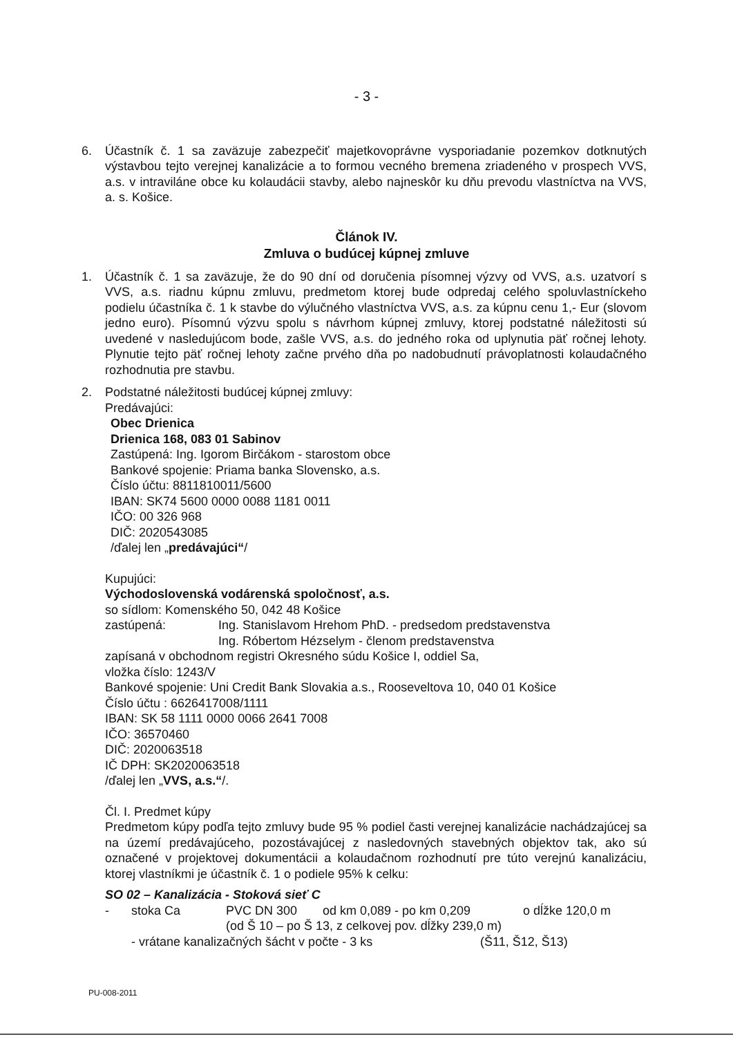- 3 -
6. Účastník č. 1 sa zaväzuje zabezpečiť majetkovoprávne vysporiadanie pozemkov dotknutých výstavbou tejto verejnej kanalizácie a to formou vecného bremena zriadeného v prospech VVS, a.s. v intraviláne obce ku kolaudácii stavby, alebo najneskôr ku dňu prevodu vlastníctva na VVS, a. s. Košice.
Článok IV.
Zmluva o budúcej kúpnej zmluve
1. Účastník č. 1 sa zaväzuje, že do 90 dní od doručenia písomnej výzvy od VVS, a.s. uzatvorí s VVS, a.s. riadnu kúpnu zmluvu, predmetom ktorej bude odpredaj celého spoluvlastníckeho podielu účastníka č. 1 k stavbe do výlučného vlastníctva VVS, a.s. za kúpnu cenu 1,- Eur (slovom jedno euro). Písomnú výzvu spolu s návrhom kúpnej zmluvy, ktorej podstatné náležitosti sú uvedené v nasledujúcom bode, zašle VVS, a.s. do jedného roka od uplynutia päť ročnej lehoty. Plynutie tejto päť ročnej lehoty začne prvého dňa po nadobudnutí právoplatnosti kolaudačného rozhodnutia pre stavbu.
2. Podstatné náležitosti budúcej kúpnej zmluvy:
Predávajúci:
Obec Drienica
Drienica 168, 083 01 Sabinov
Zastúpená: Ing. Igorom Birčákom - starostom obce
Bankové spojenie: Priama banka Slovensko, a.s.
Číslo účtu: 8811810011/5600
IBAN: SK74 5600 0000 0088 1181 0011
IČO: 00 326 968
DIČ: 2020543085
/ďalej len „predávajúci“/
Kupujúci:
Východoslovenská vodárenská spoločnosť, a.s.
so sídlom: Komenského 50, 042 48 Košice
zastúpená: Ing. Stanislavom Hrehom PhD. - predsedom predstavenstva
Ing. Róbertom Hézselym - členom predstavenstva
zapísaná v obchodnom registri Okresného súdu Košice I, oddiel Sa,
vložka číslo: 1243/V
Bankové spojenie: Uni Credit Bank Slovakia a.s., Rooseveltova 10, 040 01 Košice
Číslo účtu : 6626417008/1111
IBAN: SK 58 1111 0000 0066 2641 7008
IČO: 36570460
DIČ: 2020063518
IČ DPH: SK2020063518
/ďalej len „VVS, a.s.“/.
Čl. I. Predmet kúpy
Predmetom kúpy podľa tejto zmluvy bude 95 % podiel časti verejnej kanalizácie nachádzajúcej sa na území predávajúceho, pozostávajúcej z nasledovných stavebných objektov tak, ako sú označené v projektovej dokumentácii a kolaudačnom rozhodnutí pre túto verejnú kanalizáciu, ktorej vlastníkmi je účastník č. 1 o podiele 95% k celku:
SO 02 – Kanalizácia - Stoková sieť C
- stoka Ca PVC DN 300 od km 0,089 - po km 0,209 o dĺžke 120,0 m
(od Š 10 – po Š 13, z celkovej pov. dĺžky 239,0 m)
- vrátane kanalizačných šácht v počte - 3 ks (Š11, Š12, Š13)
PU-008-2011